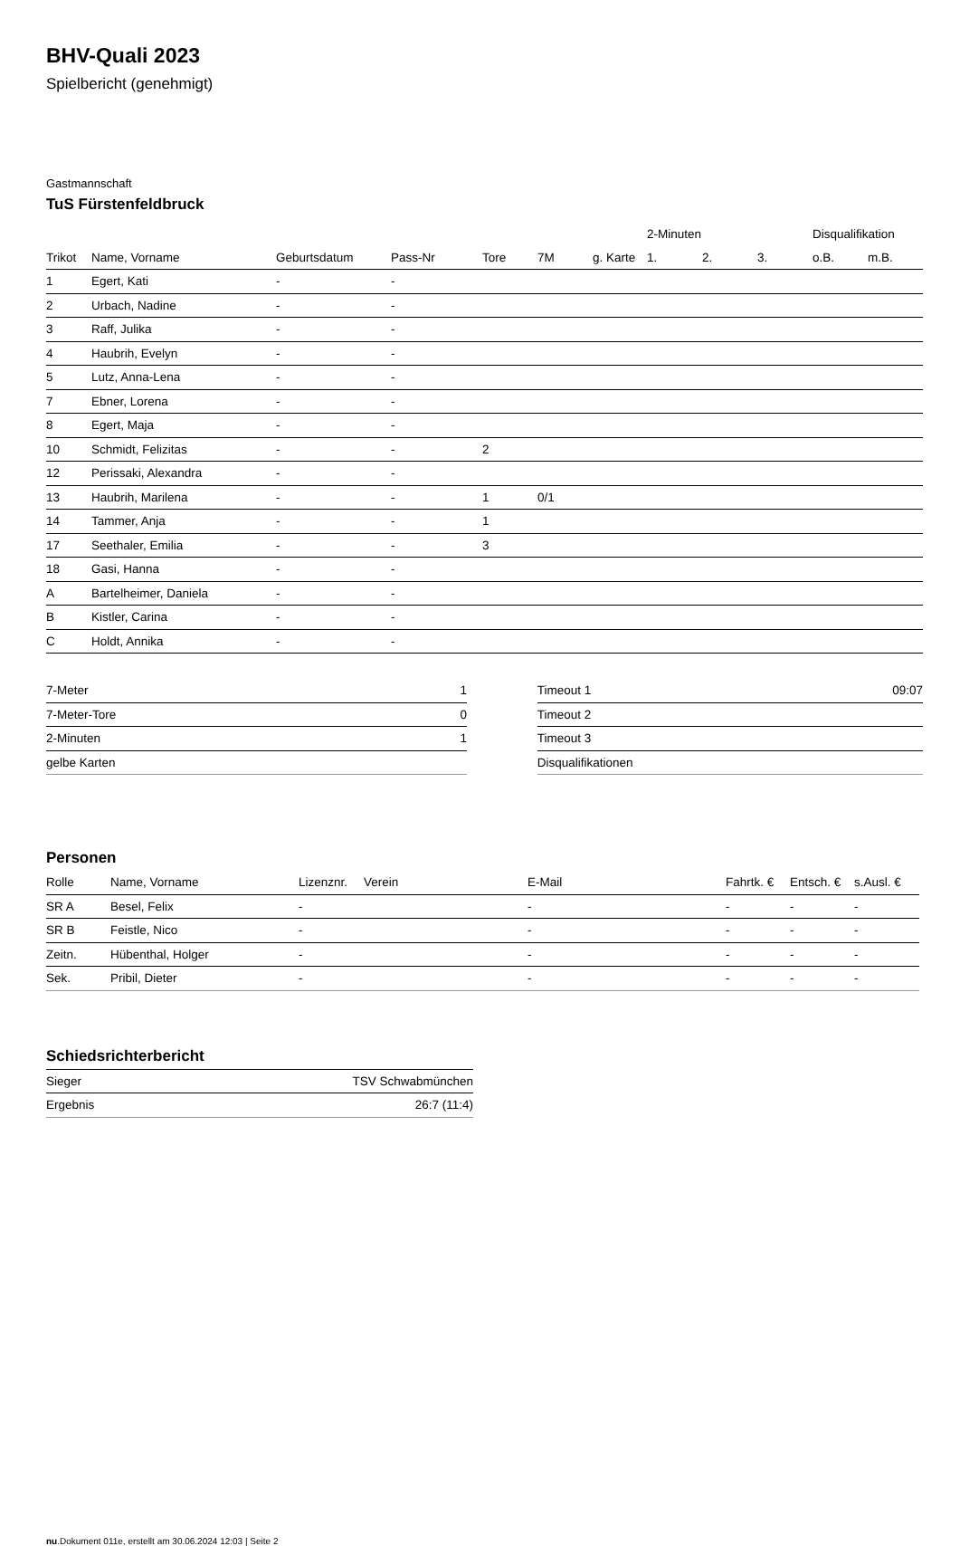BHV-Quali 2023
Spielbericht (genehmigt)
Gastmannschaft
TuS Fürstenfeldbruck
| | | | | | | | 2-Minuten | | | Disqualifikation | |
| --- | --- | --- | --- | --- | --- | --- | --- | --- | --- | --- | --- |
| Trikot | Name, Vorname | Geburtsdatum | Pass-Nr | Tore | 7M | g. Karte | 1. | 2. | 3. | o.B. | m.B. |
| 1 | Egert, Kati | - | - | | | | | | | | |
| 2 | Urbach, Nadine | - | - | | | | | | | | |
| 3 | Raff, Julika | - | - | | | | | | | | |
| 4 | Haubrih, Evelyn | - | - | | | | | | | | |
| 5 | Lutz, Anna-Lena | - | - | | | | | | | | |
| 7 | Ebner, Lorena | - | - | | | | | | | | |
| 8 | Egert, Maja | - | - | | | | | | | | |
| 10 | Schmidt, Felizitas | - | - | 2 | | | | | | | |
| 12 | Perissaki, Alexandra | - | - | | | | | | | | |
| 13 | Haubrih, Marilena | - | - | 1 | 0/1 | | | | | | |
| 14 | Tammer, Anja | - | - | 1 | | | | | | | |
| 17 | Seethaler, Emilia | - | - | 3 | | | | | | | |
| 18 | Gasi, Hanna | - | - | | | | | | | | |
| A | Bartelheimer, Daniela | - | - | | | | | | | | |
| B | Kistler, Carina | - | - | | | | | | | | |
| C | Holdt, Annika | - | - | | | | | | | | |
| 7-Meter | 1 |
| 7-Meter-Tore | 0 |
| 2-Minuten | 1 |
| gelbe Karten | |
| Timeout 1 | 09:07 |
| Timeout 2 | |
| Timeout 3 | |
| Disqualifikationen | |
Personen
| Rolle | Name, Vorname | Lizenznr. | Verein | E-Mail | Fahrtk. € | Entsch. € | s.Ausl. € |
| --- | --- | --- | --- | --- | --- | --- | --- |
| SR A | Besel, Felix | - | | - | - | - | - |
| SR B | Feistle, Nico | - | | - | - | - | - |
| Zeitn. | Hübenthal, Holger | - | | - | - | - | - |
| Sek. | Pribil, Dieter | - | | - | - | - | - |
Schiedsrichterbericht
| Sieger | TSV Schwabmünchen |
| Ergebnis | 26:7 (11:4) |
nu.Dokument 011e, erstellt am 30.06.2024 12:03 | Seite 2